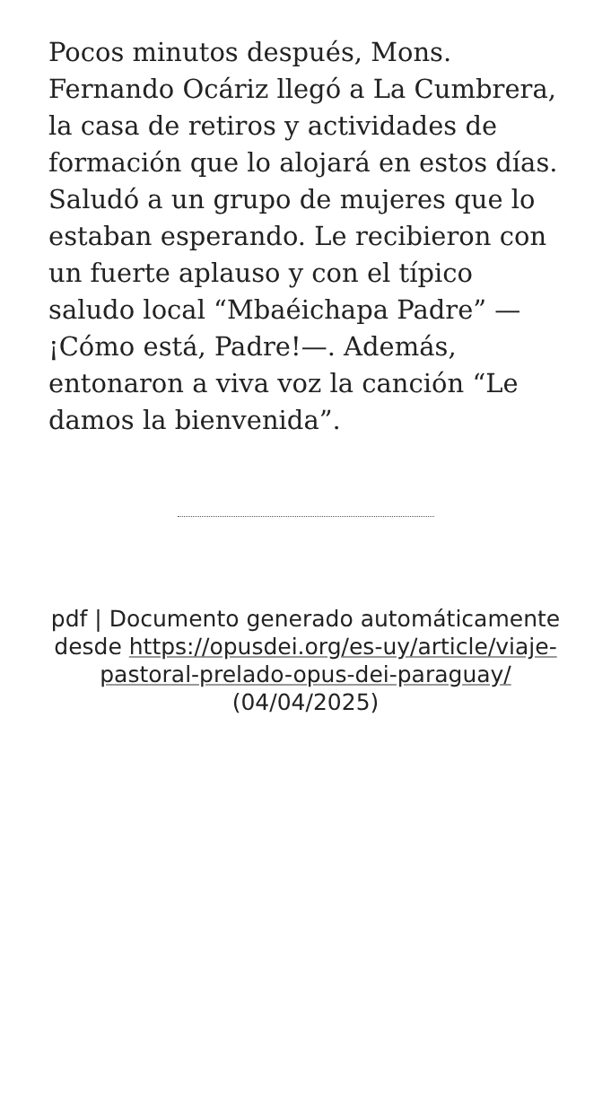Pocos minutos después, Mons. Fernando Ocáriz llegó a La Cumbrera, la casa de retiros y actividades de formación que lo alojará en estos días. Saludó a un grupo de mujeres que lo estaban esperando. Le recibieron con un fuerte aplauso y con el típico saludo local “Mbaéichapa Padre” —¡Cómo está, Padre!—. Además, entonaron a viva voz la canción “Le damos la bienvenida”.
pdf | Documento generado automáticamente desde https://opusdei.org/es-uy/article/viaje-pastoral-prelado-opus-dei-paraguay/ (04/04/2025)